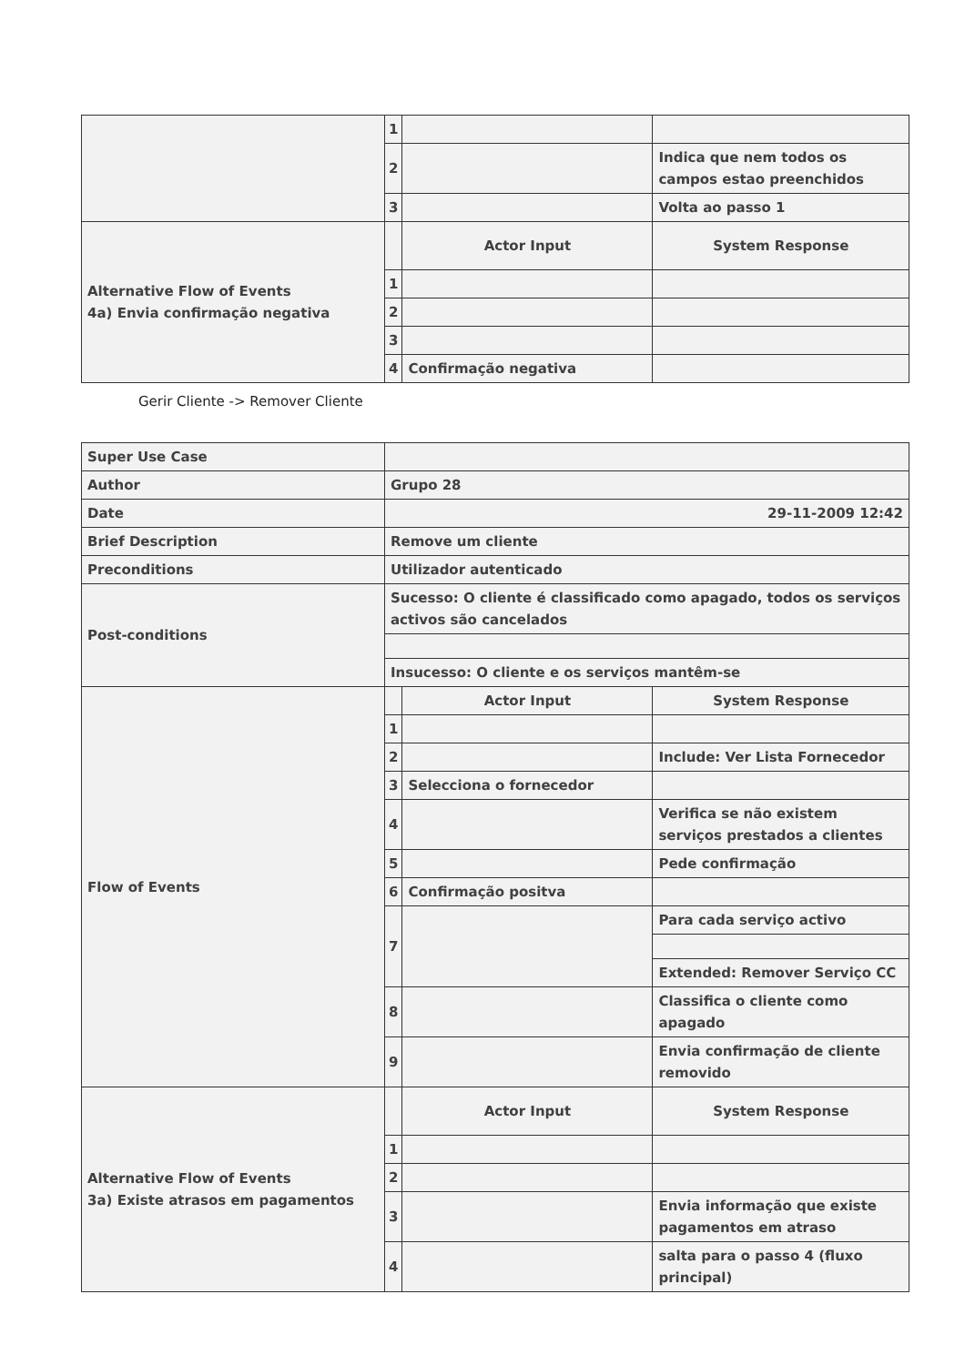| | 1 | | |
| | 2 | | Indica que nem todos os campos estao preenchidos |
| | 3 | | Volta ao passo 1 |
| Alternative Flow of Events 4a) Envia confirmação negativa | | Actor Input | System Response |
| | 1 | | |
| | 2 | | |
| | 3 | | |
| | 4 | Confirmação negativa | |
Gerir Cliente -> Remover Cliente
| Super Use Case | | | |
| Author | Grupo 28 | | |
| Date | 29-11-2009 12:42 | | |
| Brief Description | Remove um cliente | | |
| Preconditions | Utilizador autenticado | | |
| Post-conditions | Sucesso: O cliente é classificado como apagado, todos os serviços activos são cancelados | | |
| | Insucesso: O cliente e os serviços mantêm-se | | |
| Flow of Events | | Actor Input | System Response |
| | 1 | | |
| | 2 | | Include: Ver Lista Fornecedor |
| | 3 | Selecciona o fornecedor | |
| | 4 | | Verifica se não existem serviços prestados a clientes |
| | 5 | | Pede confirmação |
| | 6 | Confirmação positva | |
| | 7 | | Para cada serviço activo |
| | | | Extended: Remover Serviço CC |
| | 8 | | Classifica o cliente como apagado |
| | 9 | | Envia confirmação de cliente removido |
| Alternative Flow of Events 3a) Existe atrasos em pagamentos | | Actor Input | System Response |
| | 1 | | |
| | 2 | | |
| | 3 | | Envia informação que existe pagamentos em atraso |
| | 4 | | salta para o passo 4 (fluxo principal) |